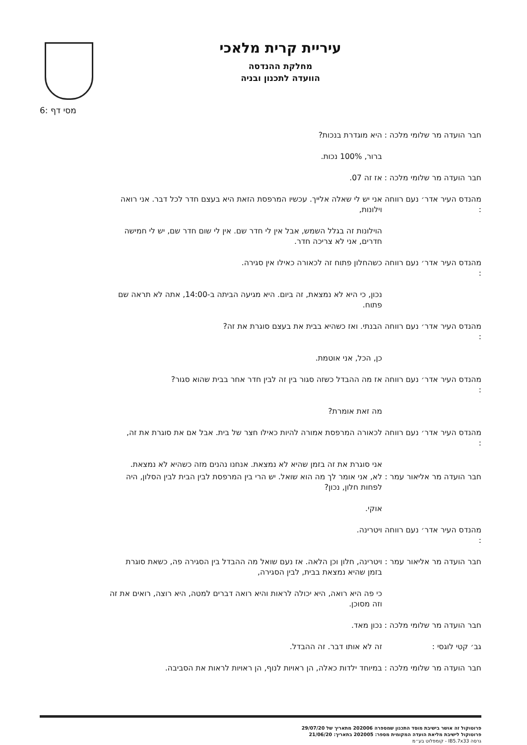עיריית קרית מלאכי
מחלקת ההנדסה
הוועדה לתכנון ובניה
מסי דף :6
חבר הועדה מר שלומי מלכה :
היא מוגדרת בנכות?
ברור, 100% נכות.
חבר הועדה מר שלומי מלכה :
אז זה 07.
מהנדס העיר אדר׳ נעם רווחה :
אני יש לי שאלה אלייך. עכשיו המרפסת הזאת היא בעצם חדר לכל דבר. אני רואה וילונות,
הוילונות זה בגלל השמש, אבל אין לי חדר שם. אין לי שום חדר שם, יש לי חמישה חדרים, אני לא צריכה חדר.
מהנדס העיר אדר׳ נעם רווחה :
כשהחלון פתוח זה לכאורה כאילו אין סגירה.
נכון, כי היא לא נמצאת, זה ביום. היא מגיעה הביתה ב-14:00, אתה לא תראה שם פתוח.
מהנדס העיר אדר׳ נעם רווחה :
הבנתי. ואז כשהיא בבית את בעצם סוגרת את זה?
כן, הכל, אני אוטמת.
מהנדס העיר אדר׳ נעם רווחה :
אז מה ההבדל כשזה סגור בין זה לבין חדר אחר בבית שהוא סגור?
מה זאת אומרת?
מהנדס העיר אדר׳ נעם רווחה :
לכאורה המרפסת אמורה להיות כאילו חצר של בית. אבל אם את סוגרת את זה,
אני סוגרת את זה בזמן שהיא לא נמצאת. אנחנו נהנים מזה כשהיא לא נמצאת.
חבר הועדה מר אליאור עמר :
לא, אני אומר לך מה הוא שואל. יש הרי בין המרפסת לבין הבית לבין הסלון, היה לפחות חלון, נכון?
אוקי.
מהנדס העיר אדר׳ נעם רווחה :
ויטרינה.
חבר הועדה מר אליאור עמר :
ויטרינה, חלון וכן הלאה. אז נעם שואל מה ההבדל בין הסגירה פה, כשאת סוגרת בזמן שהיא נמצאת בבית, לבין הסגירה,
כי פה היא רואה, היא יכולה לראות והיא רואה דברים למטה, היא רוצה, רואים את זה וזה מסוכן.
חבר הועדה מר שלומי מלכה :
נכון מאד.
גב׳ קטי לוגסי : זה לא אותו דבר. זה ההבדל.
חבר הועדה מר שלומי מלכה :
במיוחד ילדות כאלה, הן ראויות לנוף, הן ראויות לראות את הסביבה.
פרוטוקול זה אושר בישיבת מוסד התכנון שמספרה 202006 מתאריך של 29/07/20
פרוטוקול לישיבת מליאת הועדה המקומית מספר: 202005 בתאריך: 21/06/20
גרסה IB5.7x33 - קומפלוט בע״מ